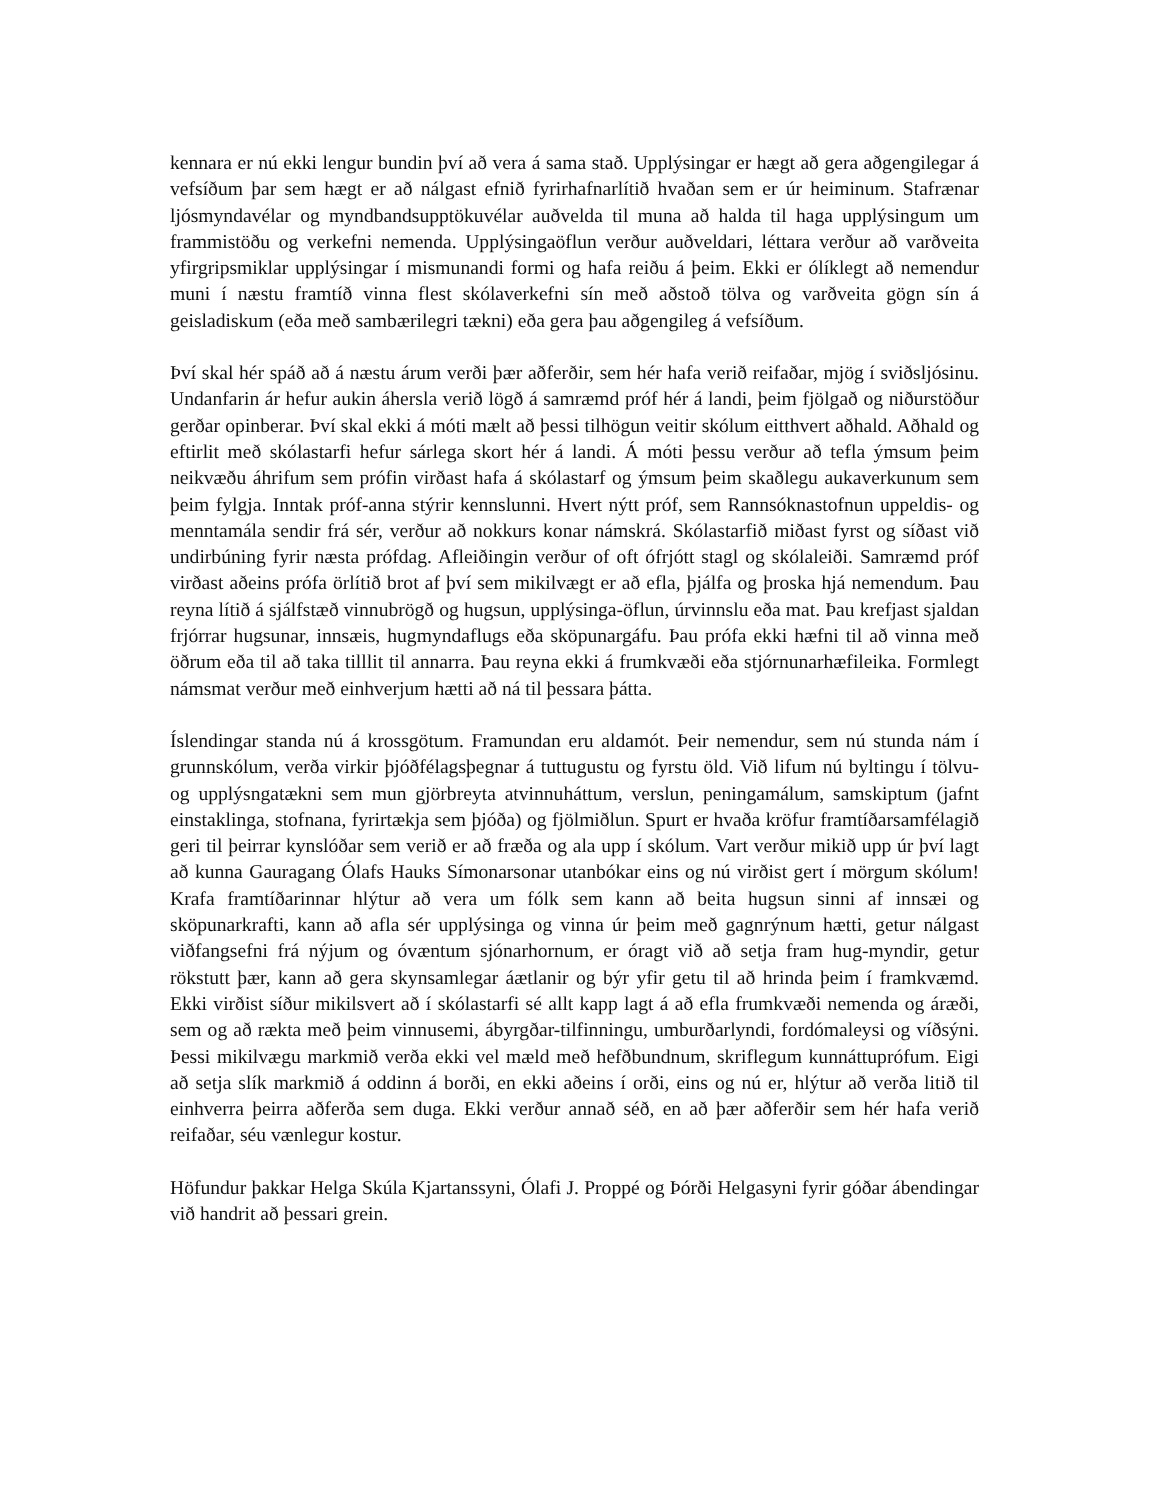kennara er nú ekki lengur bundin því að vera á sama stað. Upplýsingar er hægt að gera aðgengilegar á vefsíðum þar sem hægt er að nálgast efnið fyrirhafnarlítið hvaðan sem er úr heiminum. Stafrænar ljósmyndavélar og myndbandsupptökuvélar auðvelda til muna að halda til haga upplýsingum um frammistöðu og verkefni nemenda. Upplýsingaöflun verður auðveldari, léttara verður að varðveita yfirgripsmiklar upplýsingar í mismunandi formi og hafa reiðu á þeim. Ekki er ólíklegt að nemendur muni í næstu framtíð vinna flest skólaverkefni sín með aðstoð tölva og varðveita gögn sín á geisladiskum (eða með sambærilegri tækni) eða gera þau aðgengileg á vefsíðum.
Því skal hér spáð að á næstu árum verði þær aðferðir, sem hér hafa verið reifaðar, mjög í sviðsljósinu. Undanfarin ár hefur aukin áhersla verið lögð á samræmd próf hér á landi, þeim fjölgað og niðurstöður gerðar opinberar. Því skal ekki á móti mælt að þessi tilhögun veitir skólum eitthvert aðhald. Aðhald og eftirlit með skólastarfi hefur sárlega skort hér á landi. Á móti þessu verður að tefla ýmsum þeim neikvæðu áhrifum sem prófin virðast hafa á skólastarf og ýmsum þeim skaðlegu aukaverkunum sem þeim fylgja. Inntak próf-anna stýrir kennslunni. Hvert nýtt próf, sem Rannsóknastofnun uppeldis- og menntamála sendir frá sér, verður að nokkurs konar námskrá. Skólastarfið miðast fyrst og síðast við undirbúning fyrir næsta prófdag. Afleiðingin verður of oft ófrjótt stagl og skólaleiði. Samræmd próf virðast aðeins prófa örlítið brot af því sem mikilvægt er að efla, þjálfa og þroska hjá nemendum. Þau reyna lítið á sjálfstæð vinnubrögð og hugsun, upplýsinga-öflun, úrvinnslu eða mat. Þau krefjast sjaldan frjórrar hugsunar, innsæis, hugmyndaflugs eða sköpunargáfu. Þau prófa ekki hæfni til að vinna með öðrum eða til að taka tilllit til annarra. Þau reyna ekki á frumkvæði eða stjórnunarhæfileika. Formlegt námsmat verður með einhverjum hætti að ná til þessara þátta.
Íslendingar standa nú á krossgötum. Framundan eru aldamót. Þeir nemendur, sem nú stunda nám í grunnskólum, verða virkir þjóðfélagsþegnar á tuttugustu og fyrstu öld. Við lifum nú byltingu í tölvu- og upplýsngatækni sem mun gjörbreyta atvinnuháttum, verslun, peningamálum, samskiptum (jafnt einstaklinga, stofnana, fyrirtækja sem þjóða) og fjölmiðlun. Spurt er hvaða kröfur framtíðarsamfélagið geri til þeirrar kynslóðar sem verið er að fræða og ala upp í skólum. Vart verður mikið upp úr því lagt að kunna Gauragang Ólafs Hauks Símonarsonar utanbókar eins og nú virðist gert í mörgum skólum! Krafa framtíðarinnar hlýtur að vera um fólk sem kann að beita hugsun sinni af innsæi og sköpunarkrafti, kann að afla sér upplýsinga og vinna úr þeim með gagnrýnum hætti, getur nálgast viðfangsefni frá nýjum og óvæntum sjónarhornum, er óragt við að setja fram hug-myndir, getur rökstutt þær, kann að gera skynsamlegar áætlanir og býr yfir getu til að hrinda þeim í framkvæmd. Ekki virðist síður mikilsvert að í skólastarfi sé allt kapp lagt á að efla frumkvæði nemenda og áræði, sem og að rækta með þeim vinnusemi, ábyrgðar-tilfinningu, umburðarlyndi, fordómaleysi og víðsýni. Þessi mikilvægu markmið verða ekki vel mæld með hefðbundnum, skriflegum kunnáttuprófum. Eigi að setja slík markmið á oddinn á borði, en ekki aðeins í orði, eins og nú er, hlýtur að verða litið til einhverra þeirra aðferða sem duga. Ekki verður annað séð, en að þær aðferðir sem hér hafa verið reifaðar, séu vænlegur kostur.
Höfundur þakkar Helga Skúla Kjartanssyni, Ólafi J. Proppé og Þórði Helgasyni fyrir góðar ábendingar við handrit að þessari grein.